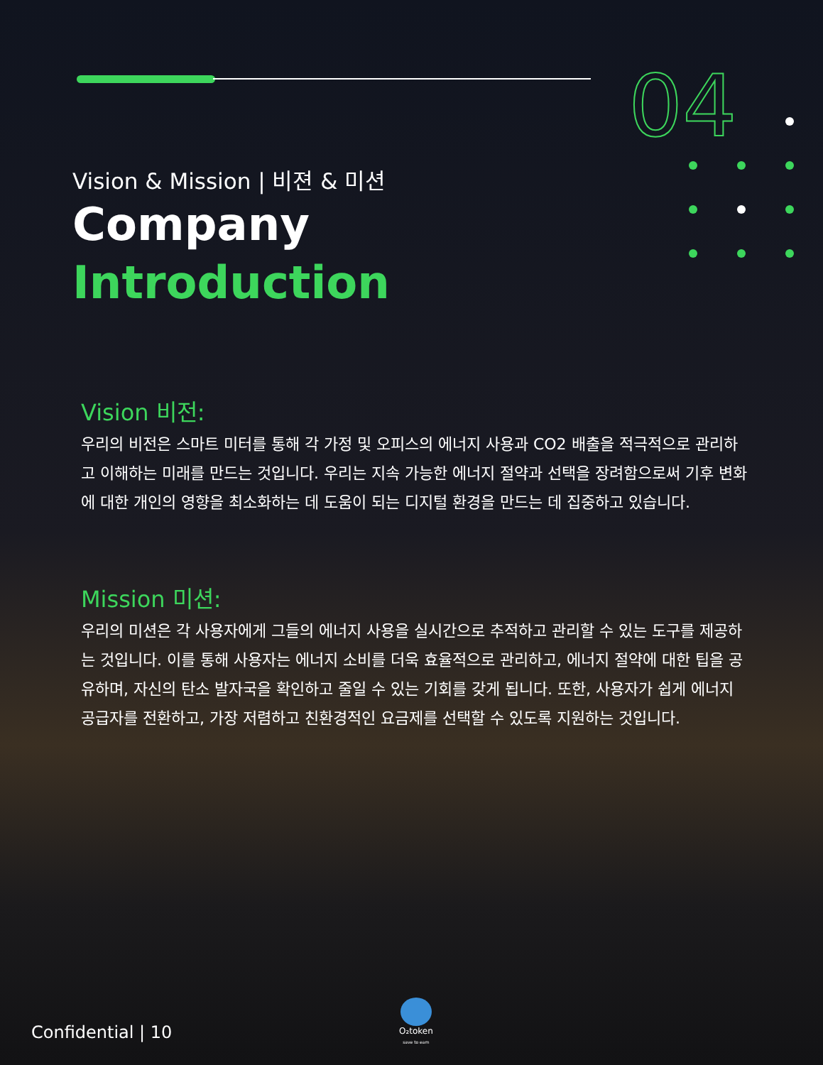04
Vision & Mission | 비젼 & 미션
Company
Introduction
Vision 비전:
우리의 비전은 스마트 미터를 통해 각 가정 및 오피스의 에너지 사용과 CO2 배출을 적극적으로 관리하고 이해하는 미래를 만드는 것입니다. 우리는 지속 가능한 에너지 절약과 선택을 장려함으로써 기후 변화에 대한 개인의 영향을 최소화하는 데 도움이 되는 디지털 환경을 만드는 데 집중하고 있습니다.
Mission 미션:
우리의 미션은 각 사용자에게 그들의 에너지 사용을 실시간으로 추적하고 관리할 수 있는 도구를 제공하는 것입니다. 이를 통해 사용자는 에너지 소비를 더욱 효율적으로 관리하고, 에너지 절약에 대한 팁을 공유하며, 자신의 탄소 발자국을 확인하고 줄일 수 있는 기회를 갖게 됩니다. 또한, 사용자가 쉽게 에너지 공급자를 전환하고, 가장 저렴하고 친환경적인 요금제를 선택할 수 있도록 지원하는 것입니다.
Confidential | 10
O₂token
save to earn